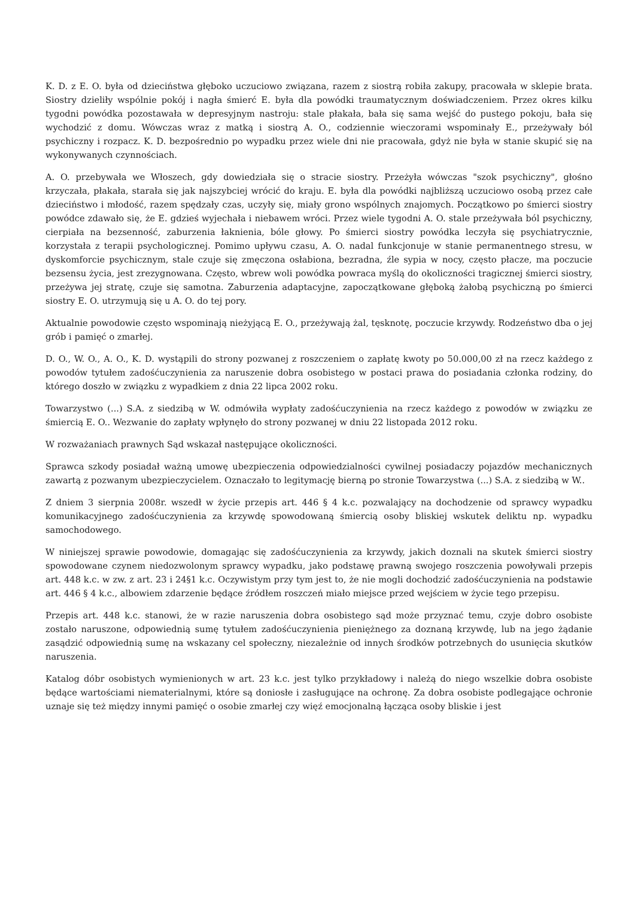K. D. z E. O. była od dzieciństwa głęboko uczuciowo związana, razem z siostrą robiła zakupy, pracowała w sklepie brata. Siostry dzieliły wspólnie pokój i nagła śmierć E. była dla powódki traumatycznym doświadczeniem. Przez okres kilku tygodni powódka pozostawała w depresyjnym nastroju: stale płakała, bała się sama wejść do pustego pokoju, bała się wychodzić z domu. Wówczas wraz z matką i siostrą A. O., codziennie wieczorami wspominały E., przeżywały ból psychiczny i rozpacz. K. D. bezpośrednio po wypadku przez wiele dni nie pracowała, gdyż nie była w stanie skupić się na wykonywanych czynnościach.
A. O. przebywała we Włoszech, gdy dowiedziała się o stracie siostry. Przeżyła wówczas "szok psychiczny", głośno krzyczała, płakała, starała się jak najszybciej wrócić do kraju. E. była dla powódki najbliższą uczuciowo osobą przez całe dzieciństwo i młodość, razem spędzały czas, uczyły się, miały grono wspólnych znajomych. Początkowo po śmierci siostry powódce zdawało się, że E. gdzieś wyjechała i niebawem wróci. Przez wiele tygodni A. O. stale przeżywała ból psychiczny, cierpiała na bezsenność, zaburzenia łaknienia, bóle głowy. Po śmierci siostry powódka leczyła się psychiatrycznie, korzystała z terapii psychologicznej. Pomimo upływu czasu, A. O. nadal funkcjonuje w stanie permanentnego stresu, w dyskomforcie psychicznym, stale czuje się zmęczona osłabiona, bezradna, źle sypia w nocy, często płacze, ma poczucie bezsensu życia, jest zrezygnowana. Często, wbrew woli powódka powraca myślą do okoliczności tragicznej śmierci siostry, przeżywa jej stratę, czuje się samotna. Zaburzenia adaptacyjne, zapoczątkowane głęboką żałobą psychiczną po śmierci siostry E. O. utrzymują się u A. O. do tej pory.
Aktualnie powodowie często wspominają nieżyjącą E. O., przeżywają żal, tęsknotę, poczucie krzywdy. Rodzeństwo dba o jej grób i pamięć o zmarłej.
D. O., W. O., A. O., K. D. wystąpili do strony pozwanej z roszczeniem o zapłatę kwoty po 50.000,00 zł na rzecz każdego z powodów tytułem zadośćuczynienia za naruszenie dobra osobistego w postaci prawa do posiadania członka rodziny, do którego doszło w związku z wypadkiem z dnia 22 lipca 2002 roku.
Towarzystwo (...) S.A. z siedzibą w W. odmówiła wypłaty zadośćuczynienia na rzecz każdego z powodów w związku ze śmiercią E. O.. Wezwanie do zapłaty wpłynęło do strony pozwanej w dniu 22 listopada 2012 roku.
W rozważaniach prawnych Sąd wskazał następujące okoliczności.
Sprawca szkody posiadał ważną umowę ubezpieczenia odpowiedzialności cywilnej posiadaczy pojazdów mechanicznych zawartą z pozwanym ubezpieczycielem. Oznaczało to legitymację bierną po stronie Towarzystwa (...) S.A. z siedzibą w W..
Z dniem 3 sierpnia 2008r. wszedł w życie przepis art. 446 § 4 k.c. pozwalający na dochodzenie od sprawcy wypadku komunikacyjnego zadośćuczynienia za krzywdę spowodowaną śmiercią osoby bliskiej wskutek deliktu np. wypadku samochodowego.
W niniejszej sprawie powodowie, domagając się zadośćuczynienia za krzywdy, jakich doznali na skutek śmierci siostry spowodowane czynem niedozwolonym sprawcy wypadku, jako podstawę prawną swojego roszczenia powoływali przepis art. 448 k.c. w zw. z art. 23 i 24§1 k.c. Oczywistym przy tym jest to, że nie mogli dochodzić zadośćuczynienia na podstawie art. 446 § 4 k.c., albowiem zdarzenie będące źródłem roszczeń miało miejsce przed wejściem w życie tego przepisu.
Przepis art. 448 k.c. stanowi, że w razie naruszenia dobra osobistego sąd może przyznać temu, czyje dobro osobiste zostało naruszone, odpowiednią sumę tytułem zadośćuczynienia pieniężnego za doznaną krzywdę, lub na jego żądanie zasądzić odpowiednią sumę na wskazany cel społeczny, niezależnie od innych środków potrzebnych do usunięcia skutków naruszenia.
Katalog dóbr osobistych wymienionych w art. 23 k.c. jest tylko przykładowy i należą do niego wszelkie dobra osobiste będące wartościami niematerialnymi, które są doniosłe i zasługujące na ochronę. Za dobra osobiste podlegające ochronie uznaje się też między innymi pamięć o osobie zmarłej czy więź emocjonalną łącząca osoby bliskie i jest